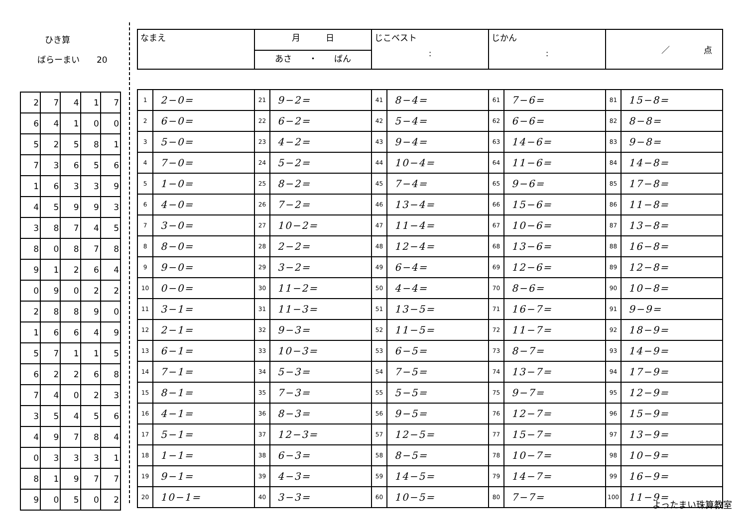ひき算
ばらーまい　　20
| 2 | 7 | 4 | 1 | 7 |
| 6 | 4 | 1 | 0 | 0 |
| 5 | 2 | 5 | 8 | 1 |
| 7 | 3 | 6 | 5 | 6 |
| 1 | 6 | 3 | 3 | 9 |
| 4 | 5 | 9 | 9 | 3 |
| 3 | 8 | 7 | 4 | 5 |
| 8 | 0 | 8 | 7 | 8 |
| 9 | 1 | 2 | 6 | 4 |
| 0 | 9 | 0 | 2 | 2 |
| 2 | 8 | 8 | 9 | 0 |
| 1 | 6 | 6 | 4 | 9 |
| 5 | 7 | 1 | 1 | 5 |
| 6 | 2 | 2 | 6 | 8 |
| 7 | 4 | 0 | 2 | 3 |
| 3 | 5 | 4 | 5 | 6 |
| 4 | 9 | 7 | 8 | 4 |
| 0 | 3 | 3 | 3 | 1 |
| 8 | 1 | 9 | 7 | 7 |
| 9 | 0 | 5 | 0 | 2 |
| なまえ | 月 日 | じこベスト : | じかん : | ／ 点 |
| | あさ ・ ばん | | | |
| 1 | 2−0= | 21 | 9−2= | 41 | 8−4= | 61 | 7−6= | 81 | 15−8= |
| 2 | 6−0= | 22 | 6−2= | 42 | 5−4= | 62 | 6−6= | 82 | 8−8= |
| 3 | 5−0= | 23 | 4−2= | 43 | 9−4= | 63 | 14−6= | 83 | 9−8= |
| 4 | 7−0= | 24 | 5−2= | 44 | 10−4= | 64 | 11−6= | 84 | 14−8= |
| 5 | 1−0= | 25 | 8−2= | 45 | 7−4= | 65 | 9−6= | 85 | 17−8= |
| 6 | 4−0= | 26 | 7−2= | 46 | 13−4= | 66 | 15−6= | 86 | 11−8= |
| 7 | 3−0= | 27 | 10−2= | 47 | 11−4= | 67 | 10−6= | 87 | 13−8= |
| 8 | 8−0= | 28 | 2−2= | 48 | 12−4= | 68 | 13−6= | 88 | 16−8= |
| 9 | 9−0= | 29 | 3−2= | 49 | 6−4= | 69 | 12−6= | 89 | 12−8= |
| 10 | 0−0= | 30 | 11−2= | 50 | 4−4= | 70 | 8−6= | 90 | 10−8= |
| 11 | 3−1= | 31 | 11−3= | 51 | 13−5= | 71 | 16−7= | 91 | 9−9= |
| 12 | 2−1= | 32 | 9−3= | 52 | 11−5= | 72 | 11−7= | 92 | 18−9= |
| 13 | 6−1= | 33 | 10−3= | 53 | 6−5= | 73 | 8−7= | 93 | 14−9= |
| 14 | 7−1= | 34 | 5−3= | 54 | 7−5= | 74 | 13−7= | 94 | 17−9= |
| 15 | 8−1= | 35 | 7−3= | 55 | 5−5= | 75 | 9−7= | 95 | 12−9= |
| 16 | 4−1= | 36 | 8−3= | 56 | 9−5= | 76 | 12−7= | 96 | 15−9= |
| 17 | 5−1= | 37 | 12−3= | 57 | 12−5= | 77 | 15−7= | 97 | 13−9= |
| 18 | 1−1= | 38 | 6−3= | 58 | 8−5= | 78 | 10−7= | 98 | 10−9= |
| 19 | 9−1= | 39 | 4−3= | 59 | 14−5= | 79 | 14−7= | 99 | 16−9= |
| 20 | 10−1= | 40 | 3−3= | 60 | 10−5= | 80 | 7−7= | 100 | 11−9= |
よったまい珠算教室